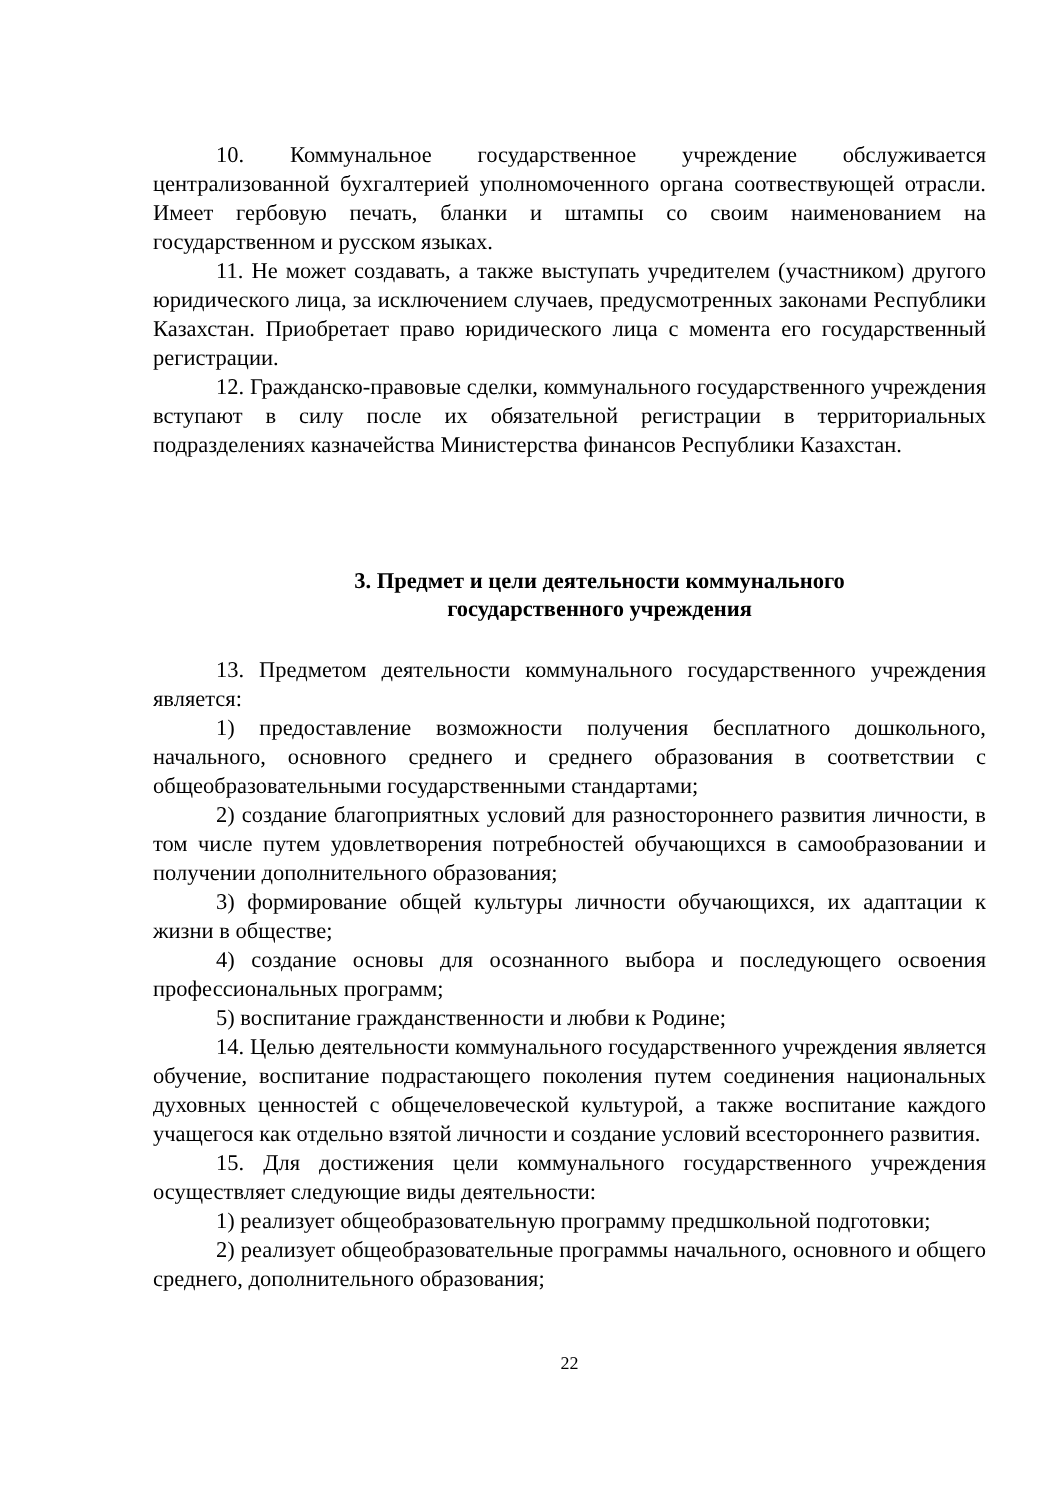10. Коммунальное государственное учреждение обслуживается централизованной бухгалтерией уполномоченного органа соотвествующей отрасли. Имеет гербовую печать, бланки и штампы со своим наименованием на государственном и русском языках.
11. Не может создавать, а также выступать учредителем (участником) другого юридического лица, за исключением случаев, предусмотренных законами Республики Казахстан. Приобретает право юридического лица с момента его государственный регистрации.
12. Гражданско-правовые сделки, коммунального государственного учреждения вступают в силу после их обязательной регистрации в территориальных подразделениях казначейства Министерства финансов Республики Казахстан.
3. Предмет и цели деятельности коммунального
государственного учреждения
13. Предметом деятельности коммунального государственного учреждения является:
1) предоставление возможности получения бесплатного дошкольного, начального, основного среднего и среднего образования в соответствии с общеобразовательными государственными стандартами;
2) создание благоприятных условий для разностороннего развития личности, в том числе путем удовлетворения потребностей обучающихся в самообразовании и получении дополнительного образования;
3) формирование общей культуры личности обучающихся, их адаптации к жизни в обществе;
4) создание основы для осознанного выбора и последующего освоения профессиональных программ;
5) воспитание гражданственности и любви к Родине;
14. Целью деятельности коммунального государственного учреждения является обучение, воспитание подрастающего поколения путем соединения национальных духовных ценностей с общечеловеческой культурой, а также воспитание каждого учащегося как отдельно взятой личности и создание условий всестороннего развития.
15. Для достижения цели коммунального государственного учреждения осуществляет следующие виды деятельности:
1) реализует общеобразовательную программу предшкольной подготовки;
2) реализует общеобразовательные программы начального, основного и общего среднего, дополнительного образования;
22